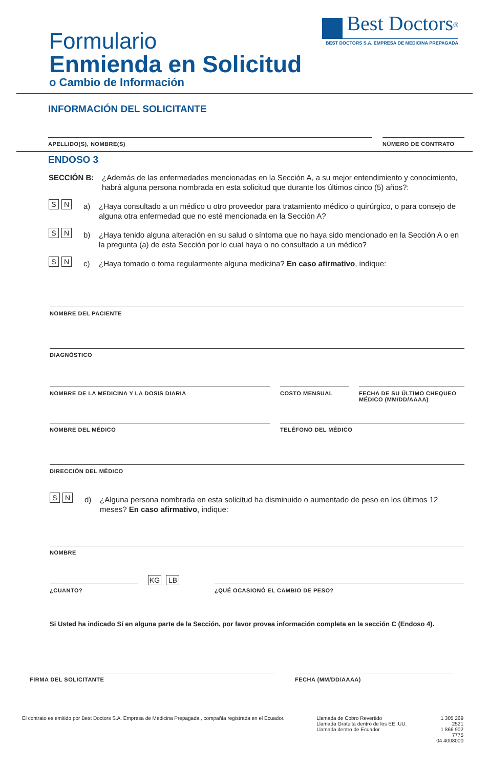Formulario
Enmienda en Solicitud
o Cambio de Información
Best Doctors<sup>®</sup>
BEST DOCTORS S.A. EMPRESA DE MEDICINA PREPAGADA
INFORMACIÓN DEL SOLICITANTE
APELLIDO(S), NOMBRE(S) NÚMERO DE CONTRATO
ENDOSO 3
SECCIÓN B: ¿Además de las enfermedades mencionadas en la Sección A, a su mejor entendimiento y conocimiento, habrá alguna persona nombrada en esta solicitud que durante los últimos cinco (5) años?:
S N
a) ¿Haya consultado a un médico u otro proveedor para tratamiento médico o quirúrgico, o para consejo de alguna otra enfermedad que no esté mencionada en la Sección A?
S N
b) ¿Haya tenido alguna alteración en su salud o síntoma que no haya sido mencionado en la Sección A o en la pregunta (a) de esta Sección por lo cual haya o no consultado a un médico?
S N
c) ¿Haya tomado o toma regularmente alguna medicina? En caso afirmativo, indique:
NOMBRE DEL PACIENTE
DIAGNÓSTICO
NOMBRE DE LA MEDICINA Y LA DOSIS DIARIA COSTO MENSUAL FECHA DE SU ÚLTIMO CHEQUEO MÉDICO (MM/DD/AAAA)
NOMBRE DEL MÉDICO TELÉFONO DEL MÉDICO
DIRECCIÓN DEL MÉDICO
S N
d) ¿Alguna persona nombrada en esta solicitud ha disminuido o aumentado de peso en los últimos 12 meses? En caso afirmativo, indique:
NOMBRE
¿CUANTO?
KG LB
¿QUÉ OCASIONÓ EL CAMBIO DE PESO?
Si Usted ha indicado Sí en alguna parte de la Sección, por favor provea información completa en la sección C (Endoso 4).
FIRMA DEL SOLICITANTE FECHA (MM/DD/AAAA)
El contrato es emitido por Best Doctors S.A. Empresa de Medicina Prepagada , compañía registrada en el Ecuador.
Llamada de Cobro Revertido
Llamada Gratuita dentro de los EE .UU.
Llamada dentro de Ecuador
1 305 269 2521
1 866 902 7775
04 4008000